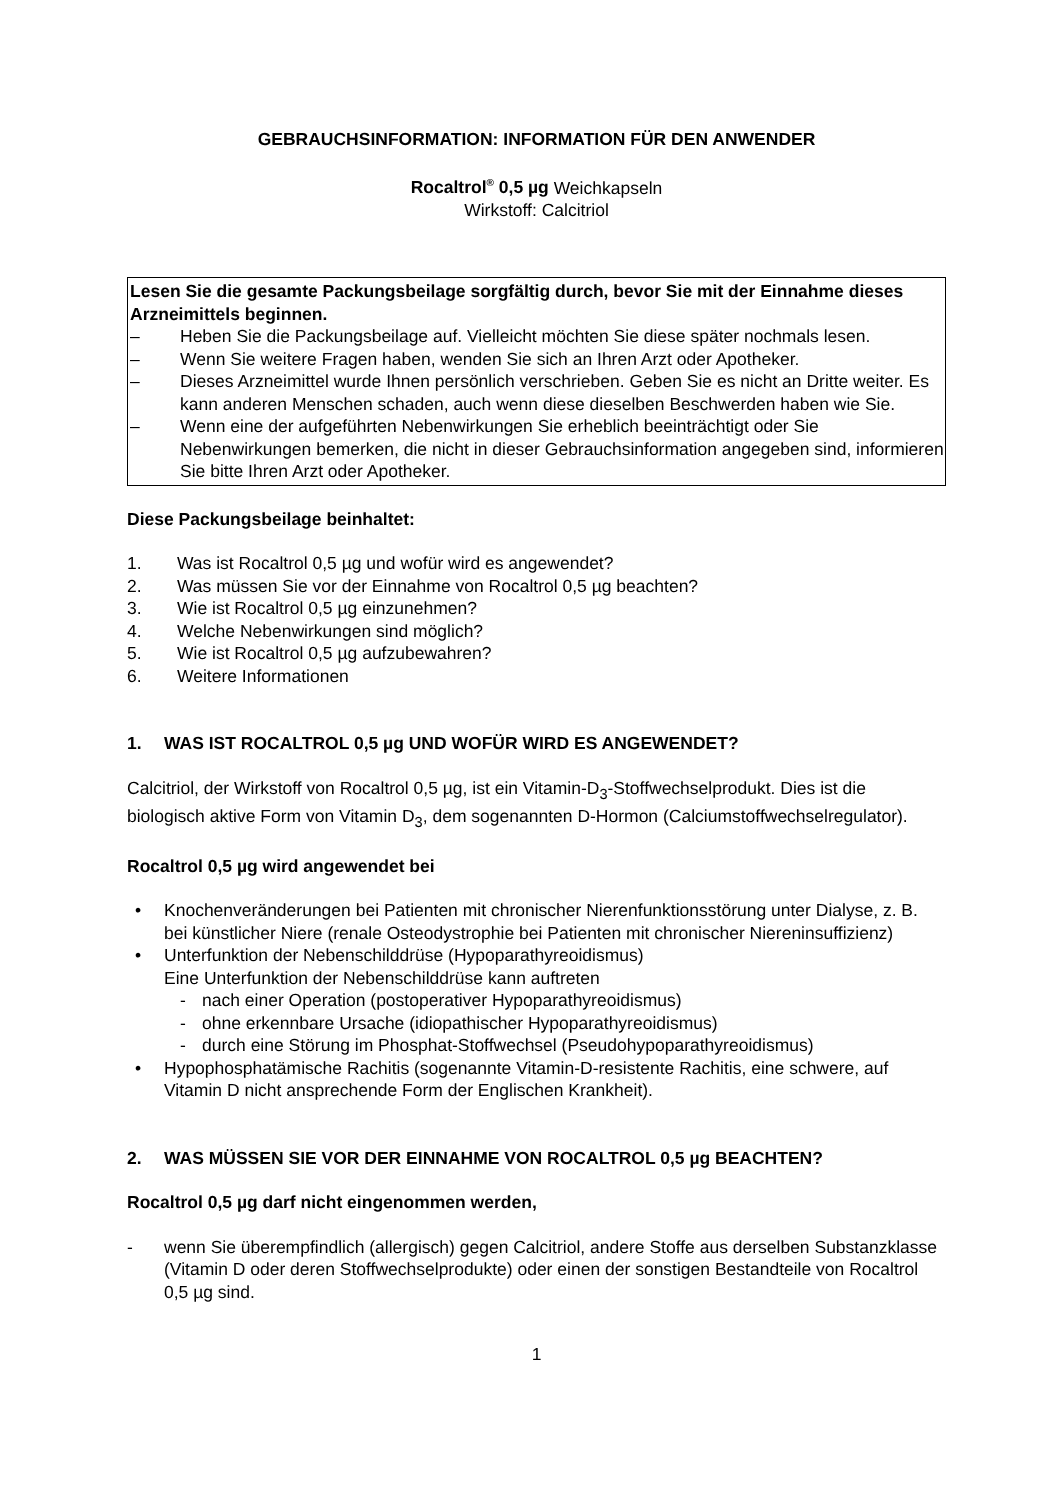GEBRAUCHSINFORMATION: INFORMATION FÜR DEN ANWENDER
Rocaltrol<sup>®</sup> 0,5 µg Weichkapseln
Wirkstoff: Calcitriol
Lesen Sie die gesamte Packungsbeilage sorgfältig durch, bevor Sie mit der Einnahme dieses Arzneimittels beginnen.
– Heben Sie die Packungsbeilage auf. Vielleicht möchten Sie diese später nochmals lesen.
– Wenn Sie weitere Fragen haben, wenden Sie sich an Ihren Arzt oder Apotheker.
– Dieses Arzneimittel wurde Ihnen persönlich verschrieben. Geben Sie es nicht an Dritte weiter. Es kann anderen Menschen schaden, auch wenn diese dieselben Beschwerden haben wie Sie.
– Wenn eine der aufgeführten Nebenwirkungen Sie erheblich beeinträchtigt oder Sie Nebenwirkungen bemerken, die nicht in dieser Gebrauchsinformation angegeben sind, informieren Sie bitte Ihren Arzt oder Apotheker.
Diese Packungsbeilage beinhaltet:
1. Was ist Rocaltrol 0,5 µg und wofür wird es angewendet?
2. Was müssen Sie vor der Einnahme von Rocaltrol 0,5 µg beachten?
3. Wie ist Rocaltrol 0,5 µg einzunehmen?
4. Welche Nebenwirkungen sind möglich?
5. Wie ist Rocaltrol 0,5 µg aufzubewahren?
6. Weitere Informationen
1. WAS IST ROCALTROL 0,5 µg UND WOFÜR WIRD ES ANGEWENDET?
Calcitriol, der Wirkstoff von Rocaltrol 0,5 µg, ist ein Vitamin-D<sub>3</sub>-Stoffwechselprodukt. Dies ist die biologisch aktive Form von Vitamin D<sub>3</sub>, dem sogenannten D-Hormon (Calciumstoffwechselregulator).
Rocaltrol 0,5 µg wird angewendet bei
• Knochenveränderungen bei Patienten mit chronischer Nierenfunktionsstörung unter Dialyse, z. B. bei künstlicher Niere (renale Osteodystrophie bei Patienten mit chronischer Niereninsuffizienz)
• Unterfunktion der Nebenschilddrüse (Hypoparathyreoidismus)
Eine Unterfunktion der Nebenschilddrüse kann auftreten
- nach einer Operation (postoperativer Hypoparathyreoidismus)
- ohne erkennbare Ursache (idiopathischer Hypoparathyreoidismus)
- durch eine Störung im Phosphat-Stoffwechsel (Pseudohypoparathyreoidismus)
• Hypophosphatämische Rachitis (sogenannte Vitamin-D-resistente Rachitis, eine schwere, auf Vitamin D nicht ansprechende Form der Englischen Krankheit).
2. WAS MÜSSEN SIE VOR DER EINNAHME VON ROCALTROL 0,5 µg BEACHTEN?
Rocaltrol 0,5 µg darf nicht eingenommen werden,
- wenn Sie überempfindlich (allergisch) gegen Calcitriol, andere Stoffe aus derselben Substanzklasse (Vitamin D oder deren Stoffwechselprodukte) oder einen der sonstigen Bestandteile von Rocaltrol 0,5 µg sind.
1